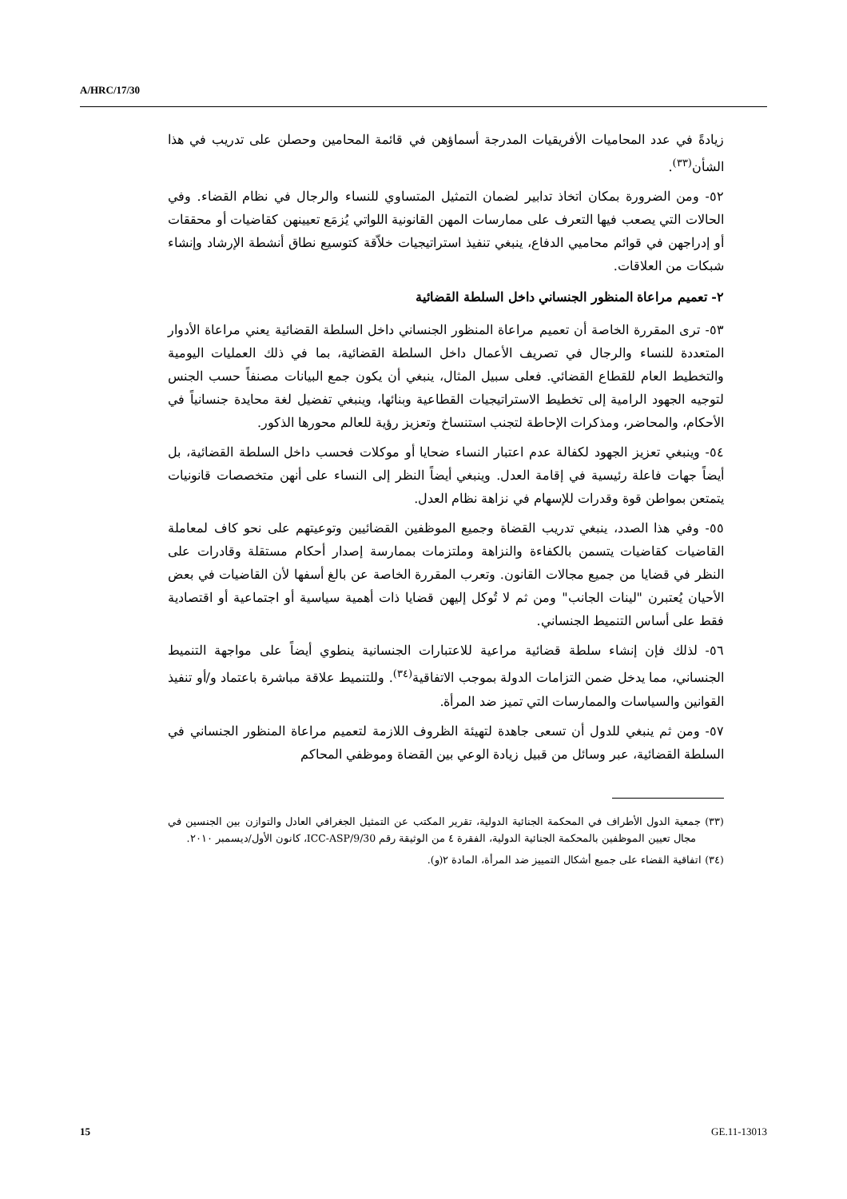A/HRC/17/30
زيادةً في عدد المحاميات الأفريقيات المدرجة أسماؤهن في قائمة المحامين وحصلن على تدريب في هذا الشأن<sup>(٣٣)</sup>.
٥٢- ومن الضرورة بمكان اتخاذ تدابير لضمان التمثيل المتساوي للنساء والرجال في نظام القضاء. وفي الحالات التي يصعب فيها التعرف على ممارسات المهن القانونية اللواتي يُزمَع تعيينهن كقاضيات أو محققات أو إدراجهن في قوائم محاميي الدفاع، ينبغي تنفيذ استراتيجيات خلاّقة كتوسيع نطاق أنشطة الإرشاد وإنشاء شبكات من العلاقات.
٢- تعميم مراعاة المنظور الجنساني داخل السلطة القضائية
٥٣- ترى المقررة الخاصة أن تعميم مراعاة المنظور الجنساني داخل السلطة القضائية يعني مراعاة الأدوار المتعددة للنساء والرجال في تصريف الأعمال داخل السلطة القضائية، بما في ذلك العمليات اليومية والتخطيط العام للقطاع القضائي. فعلى سبيل المثال، ينبغي أن يكون جمع البيانات مصنفاً حسب الجنس لتوجيه الجهود الرامية إلى تخطيط الاستراتيجيات القطاعية وبنائها، وينبغي تفضيل لغة محايدة جنسانياً في الأحكام، والمحاضر، ومذكرات الإحاطة لتجنب استنساخ وتعزيز رؤية للعالم محورها الذكور.
٥٤- وينبغي تعزيز الجهود لكفالة عدم اعتبار النساء ضحايا أو موكلات فحسب داخل السلطة القضائية، بل أيضاً جهات فاعلة رئيسية في إقامة العدل. وينبغي أيضاً النظر إلى النساء على أنهن متخصصات قانونيات يتمتعن بمواطن قوة وقدرات للإسهام في نزاهة نظام العدل.
٥٥- وفي هذا الصدد، ينبغي تدريب القضاة وجميع الموظفين القضائيين وتوعيتهم على نحو كاف لمعاملة القاضيات كقاضيات يتسمن بالكفاءة والنزاهة وملتزمات بممارسة إصدار أحكام مستقلة وقادرات على النظر في قضايا من جميع مجالات القانون. وتعرب المقررة الخاصة عن بالغ أسفها لأن القاضيات في بعض الأحيان يُعتبرن "لينات الجانب" ومن ثم لا تُوكل إليهن قضايا ذات أهمية سياسية أو اجتماعية أو اقتصادية فقط على أساس التنميط الجنساني.
٥٦- لذلك فإن إنشاء سلطة قضائية مراعية للاعتبارات الجنسانية ينطوي أيضاً على مواجهة التنميط الجنساني، مما يدخل ضمن التزامات الدولة بموجب الاتفاقية<sup>(٣٤)</sup>. وللتنميط علاقة مباشرة باعتماد و/أو تنفيذ القوانين والسياسات والممارسات التي تميز ضد المرأة.
٥٧- ومن ثم ينبغي للدول أن تسعى جاهدة لتهيئة الظروف اللازمة لتعميم مراعاة المنظور الجنساني في السلطة القضائية، عبر وسائل من قبيل زيادة الوعي بين القضاة وموظفي المحاكم
(٣٣) جمعية الدول الأطراف في المحكمة الجنائية الدولية، تقرير المكتب عن التمثيل الجغرافي العادل والتوازن بين الجنسين في مجال تعيين الموظفين بالمحكمة الجنائية الدولية، الفقرة ٤ من الوثيقة رقم ICC-ASP/9/30، كانون الأول/ديسمبر ٢٠١٠.
(٣٤) اتفاقية القضاء على جميع أشكال التمييز ضد المرأة، المادة ٢(و).
15 GE.11-13013